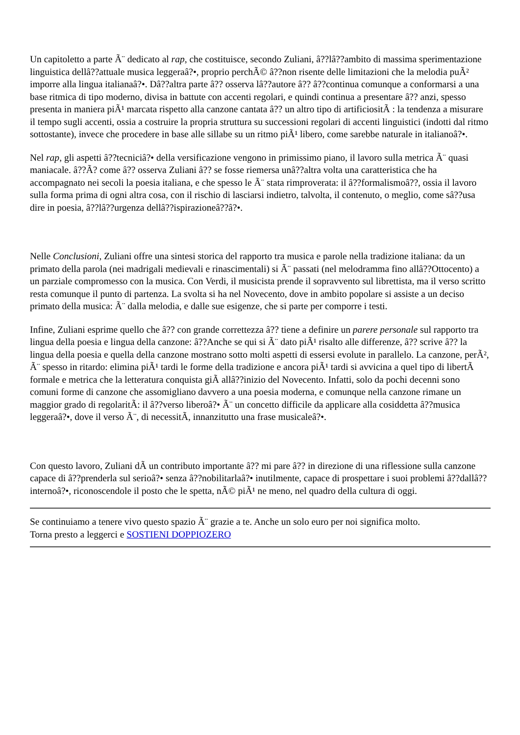Un capitoletto a parte Ã¨ dedicato al rap, che costituisce, secondo Zuliani, â??lâ??ambito di massima sperimentazione linguistica dellâ??attuale musica leggeraâ?•, proprio perchÃ© â??non risente delle limitazioni che la melodia puÃ² imporre alla lingua italianaâ?•. Dâ??altra parte â?? osserva lâ??autore â?? â??continua comunque a conformarsi a una base ritmica di tipo moderno, divisa in battute con accenti regolari, e quindi continua a presentare â?? anzi, spesso presenta in maniera piÃ¹ marcata rispetto alla canzone cantata â?? un altro tipo di artificiositÃ : la tendenza a misurare il tempo sugli accenti, ossia a costruire la propria struttura su successioni regolari di accenti linguistici (indotti dal ritmo sottostante), invece che procedere in base alle sillabe su un ritmo piÃ¹ libero, come sarebbe naturale in italianoâ?•.
Nel rap, gli aspetti â??tecniciâ?• della versificazione vengono in primissimo piano, il lavoro sulla metrica Ã¨ quasi maniacale. â??Ã? come â?? osserva Zuliani â?? se fosse riemersa unâ??altra volta una caratteristica che ha accompagnato nei secoli la poesia italiana, e che spesso le Ã¨ stata rimproverata: il â??formalismoâ??, ossia il lavoro sulla forma prima di ogni altra cosa, con il rischio di lasciarsi indietro, talvolta, il contenuto, o meglio, come sâ??usa dire in poesia, â??lâ??urgenza dellâ??ispirazioneâ??â?•.
Nelle Conclusioni, Zuliani offre una sintesi storica del rapporto tra musica e parole nella tradizione italiana: da un primato della parola (nei madrigali medievali e rinascimentali) si Ã¨ passati (nel melodramma fino allâ??Ottocento) a un parziale compromesso con la musica. Con Verdi, il musicista prende il sopravvento sul librettista, ma il verso scritto resta comunque il punto di partenza. La svolta si ha nel Novecento, dove in ambito popolare si assiste a un deciso primato della musica: Ã¨ dalla melodia, e dalle sue esigenze, che si parte per comporre i testi.
Infine, Zuliani esprime quello che â?? con grande correttezza â?? tiene a definire un parere personale sul rapporto tra lingua della poesia e lingua della canzone: â??Anche se qui si Ã¨ dato piÃ¹ risalto alle differenze, â?? scrive â?? la lingua della poesia e quella della canzone mostrano sotto molti aspetti di essersi evolute in parallelo. La canzone, perÃ², Ã¨ spesso in ritardo: elimina piÃ¹ tardi le forme della tradizione e ancora piÃ¹ tardi si avvicina a quel tipo di libertÃ formale e metrica che la letteratura conquista giÃ allâ??inizio del Novecento. Infatti, solo da pochi decenni sono comuni forme di canzone che assomigliano davvero a una poesia moderna, e comunque nella canzone rimane un maggior grado di regolaritÃ: il â??verso liberoâ?• Ã¨ un concetto difficile da applicare alla cosiddetta â??musica leggeraâ?•, dove il verso Ã¨, di necessitÃ, innanzitutto una frase musicaleâ?•.
Con questo lavoro, Zuliani dÃ un contributo importante â?? mi pare â?? in direzione di una riflessione sulla canzone capace di â??prenderla sul serioâ?• senza â??nobilitarlaâ?• inutilmente, capace di prospettare i suoi problemi â??dallâ??internoâ?•, riconoscendole il posto che le spetta, nÃ© piÃ¹ ne meno, nel quadro della cultura di oggi.
Se continuiamo a tenere vivo questo spazio Ã¨ grazie a te. Anche un solo euro per noi significa molto.
Torna presto a leggerci e SOSTIENI DOPPIOZERO